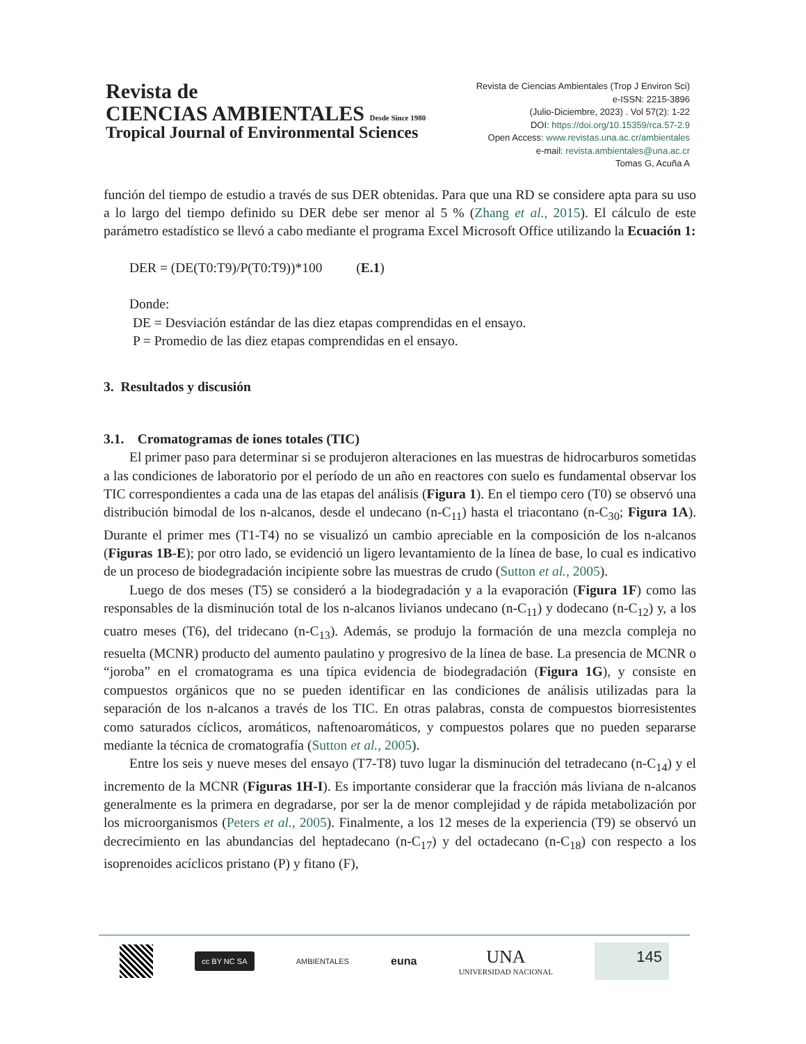Revista de
CIENCIAS AMBIENTALES Desde Since 1980
Tropical Journal of Environmental Sciences
Revista de Ciencias Ambientales (Trop J Environ Sci)
e-ISSN: 2215-3896
(Julio-Diciembre, 2023) . Vol 57(2): 1-22
DOI: https://doi.org/10.15359/rca.57-2.9
Open Access: www.revistas.una.ac.cr/ambientales
e-mail: revista.ambientales@una.ac.cr
Tomas G, Acuña A
función del tiempo de estudio a través de sus DER obtenidas. Para que una RD se considere apta para su uso a lo largo del tiempo definido su DER debe ser menor al 5 % (Zhang et al., 2015). El cálculo de este parámetro estadístico se llevó a cabo mediante el programa Excel Microsoft Office utilizando la Ecuación 1:
DER = (DE(T0:T9)/P(T0:T9))*100 (E.1)
Donde:
DE = Desviación estándar de las diez etapas comprendidas en el ensayo.
P = Promedio de las diez etapas comprendidas en el ensayo.
3. Resultados y discusión
3.1. Cromatogramas de iones totales (TIC)
El primer paso para determinar si se produjeron alteraciones en las muestras de hidrocarburos sometidas a las condiciones de laboratorio por el período de un año en reactores con suelo es fundamental observar los TIC correspondientes a cada una de las etapas del análisis (Figura 1). En el tiempo cero (T0) se observó una distribución bimodal de los n-alcanos, desde el undecano (n-C<sub>11</sub>) hasta el triacontano (n-C<sub>30</sub>; Figura 1A). Durante el primer mes (T1-T4) no se visualizó un cambio apreciable en la composición de los n-alcanos (Figuras 1B-E); por otro lado, se evidenció un ligero levantamiento de la línea de base, lo cual es indicativo de un proceso de biodegradación incipiente sobre las muestras de crudo (Sutton et al., 2005).
Luego de dos meses (T5) se consideró a la biodegradación y a la evaporación (Figura 1F) como las responsables de la disminución total de los n-alcanos livianos undecano (n-C<sub>11</sub>) y dodecano (n-C<sub>12</sub>) y, a los cuatro meses (T6), del tridecano (n-C<sub>13</sub>). Además, se produjo la formación de una mezcla compleja no resuelta (MCNR) producto del aumento paulatino y progresivo de la línea de base. La presencia de MCNR o “joroba” en el cromatograma es una típica evidencia de biodegradación (Figura 1G), y consiste en compuestos orgánicos que no se pueden identificar en las condiciones de análisis utilizadas para la separación de los n-alcanos a través de los TIC. En otras palabras, consta de compuestos biorresistentes como saturados cíclicos, aromáticos, naftenoaromáticos, y compuestos polares que no pueden separarse mediante la técnica de cromatografía (Sutton et al., 2005).
Entre los seis y nueve meses del ensayo (T7-T8) tuvo lugar la disminución del tetradecano (n-C<sub>14</sub>) y el incremento de la MCNR (Figuras 1H-I). Es importante considerar que la fracción más liviana de n-alcanos generalmente es la primera en degradarse, por ser la de menor complejidad y de rápida metabolización por los microorganismos (Peters et al., 2005). Finalmente, a los 12 meses de la experiencia (T9) se observó un decrecimiento en las abundancias del heptadecano (n-C<sub>17</sub>) y del octadecano (n-C<sub>18</sub>) con respecto a los isoprenoides acíclicos pristano (P) y fitano (F),
cc BY NC SA AMBIENTALES euna UNA
UNIVERSIDAD NACIONAL 145